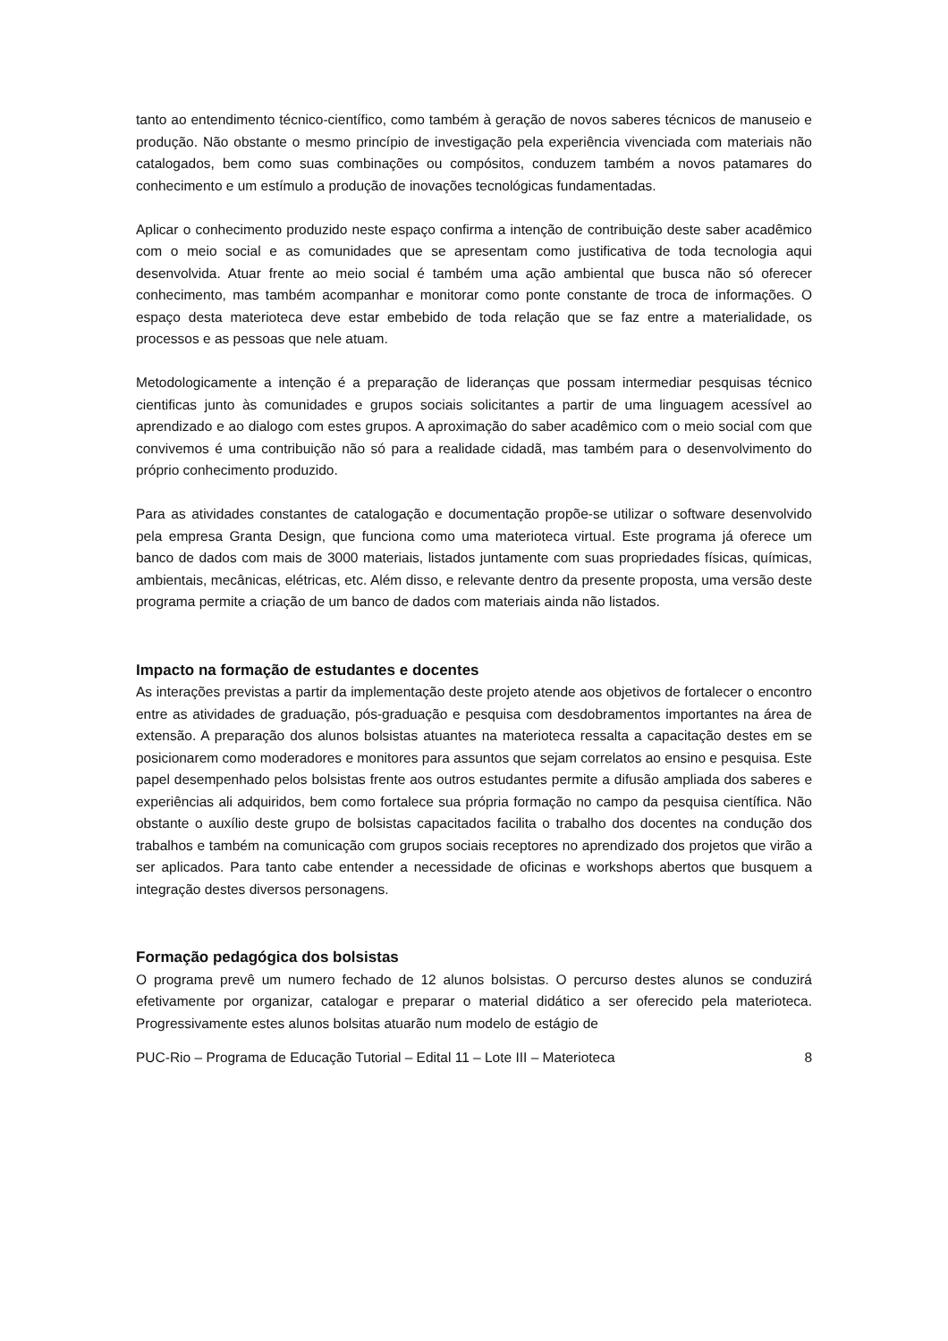tanto ao entendimento técnico-científico, como também à geração de novos saberes técnicos de manuseio e produção. Não obstante o mesmo princípio de investigação pela experiência vivenciada com materiais não catalogados, bem como suas combinações ou compósitos, conduzem também a novos patamares do conhecimento e um estímulo a produção de inovações tecnológicas fundamentadas.
Aplicar o conhecimento produzido neste espaço confirma a intenção de contribuição deste saber acadêmico com o meio social e as comunidades que se apresentam como justificativa de toda tecnologia aqui desenvolvida. Atuar frente ao meio social é também uma ação ambiental que busca não só oferecer conhecimento, mas também acompanhar e monitorar como ponte constante de troca de informações. O espaço desta materioteca deve estar embebido de toda relação que se faz entre a materialidade, os processos e as pessoas que nele atuam.
Metodologicamente a intenção é a preparação de lideranças que possam intermediar pesquisas técnico cientificas junto às comunidades e grupos sociais solicitantes a partir de uma linguagem acessível ao aprendizado e ao dialogo com estes grupos. A aproximação do saber acadêmico com o meio social com que convivemos é uma contribuição não só para a realidade cidadã, mas também para o desenvolvimento do próprio conhecimento produzido.
Para as atividades constantes de catalogação e documentação propõe-se utilizar o software desenvolvido pela empresa Granta Design, que funciona como uma materioteca virtual. Este programa já oferece um banco de dados com mais de 3000 materiais, listados juntamente com suas propriedades físicas, químicas, ambientais, mecânicas, elétricas, etc. Além disso, e relevante dentro da presente proposta, uma versão deste programa permite a criação de um banco de dados com materiais ainda não listados.
Impacto na formação de estudantes e docentes
As interações previstas a partir da implementação deste projeto atende aos objetivos de fortalecer o encontro entre as atividades de graduação, pós-graduação e pesquisa com desdobramentos importantes na área de extensão. A preparação dos alunos bolsistas atuantes na materioteca ressalta a capacitação destes em se posicionarem como moderadores e monitores para assuntos que sejam correlatos ao ensino e pesquisa. Este papel desempenhado pelos bolsistas frente aos outros estudantes permite a difusão ampliada dos saberes e experiências ali adquiridos, bem como fortalece sua própria formação no campo da pesquisa científica. Não obstante o auxílio deste grupo de bolsistas capacitados facilita o trabalho dos docentes na condução dos trabalhos e também na comunicação com grupos sociais receptores no aprendizado dos projetos que virão a ser aplicados. Para tanto cabe entender a necessidade de oficinas e workshops abertos que busquem a integração destes diversos personagens.
Formação pedagógica dos bolsistas
O programa prevê um numero fechado de 12 alunos bolsistas. O percurso destes alunos se conduzirá efetivamente por organizar, catalogar e preparar o material didático a ser oferecido pela materioteca. Progressivamente estes alunos bolsitas atuarão num modelo de estágio de
PUC-Rio – Programa de Educação Tutorial – Edital 11 – Lote III – Materioteca 8